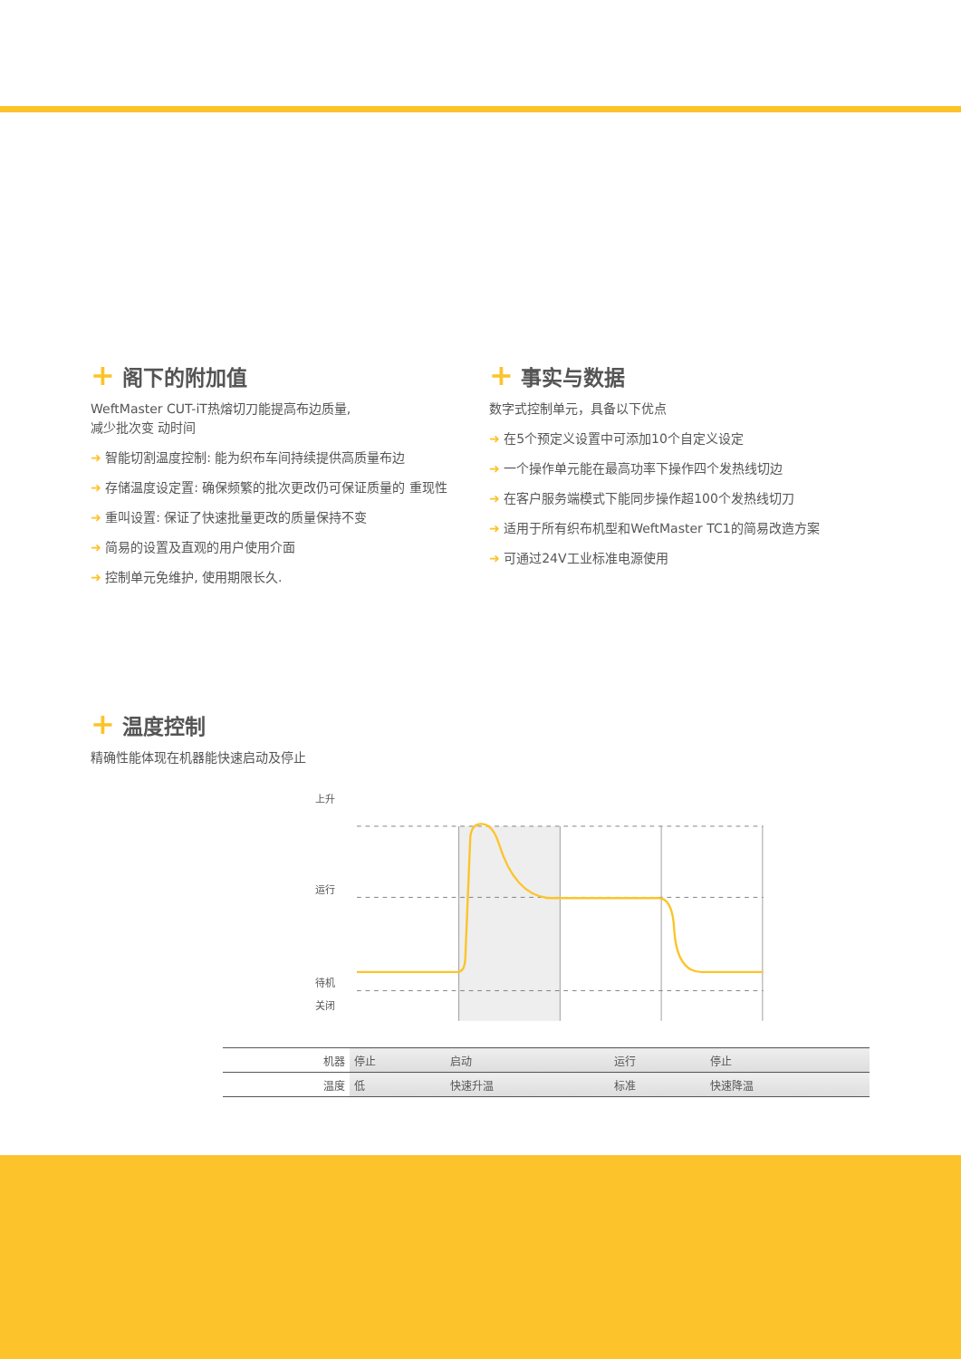+ 阁下的附加值
WeftMaster CUT-iT热熔切刀能提高布边质量,
减少批次变 动时间
➜ 智能切割温度控制: 能为织布车间持续提供高质量布边
➜ 存储温度设定置: 确保频繁的批次更改仍可保证质量的 重现性
➜ 重叫设置: 保证了快速批量更改的质量保持不变
➜ 简易的设置及直观的用户使用介面
➜ 控制单元免维护, 使用期限长久.
+ 事实与数据
数字式控制单元，具备以下优点
➜ 在5个预定义设置中可添加10个自定义设定
➜ 一个操作单元能在最高功率下操作四个发热线切边
➜ 在客户服务端模式下能同步操作超100个发热线切刀
➜ 适用于所有织布机型和WeftMaster TC1的简易改造方案
➜ 可通过24V工业标准电源使用
+ 温度控制
精确性能体现在机器能快速启动及停止
上升
运行
待机
关闭
| 机器 | 停止 | 启动 | 运行 | 停止 |
| 温度 | 低 | 快速升温 | 标准 | 快速降温 |